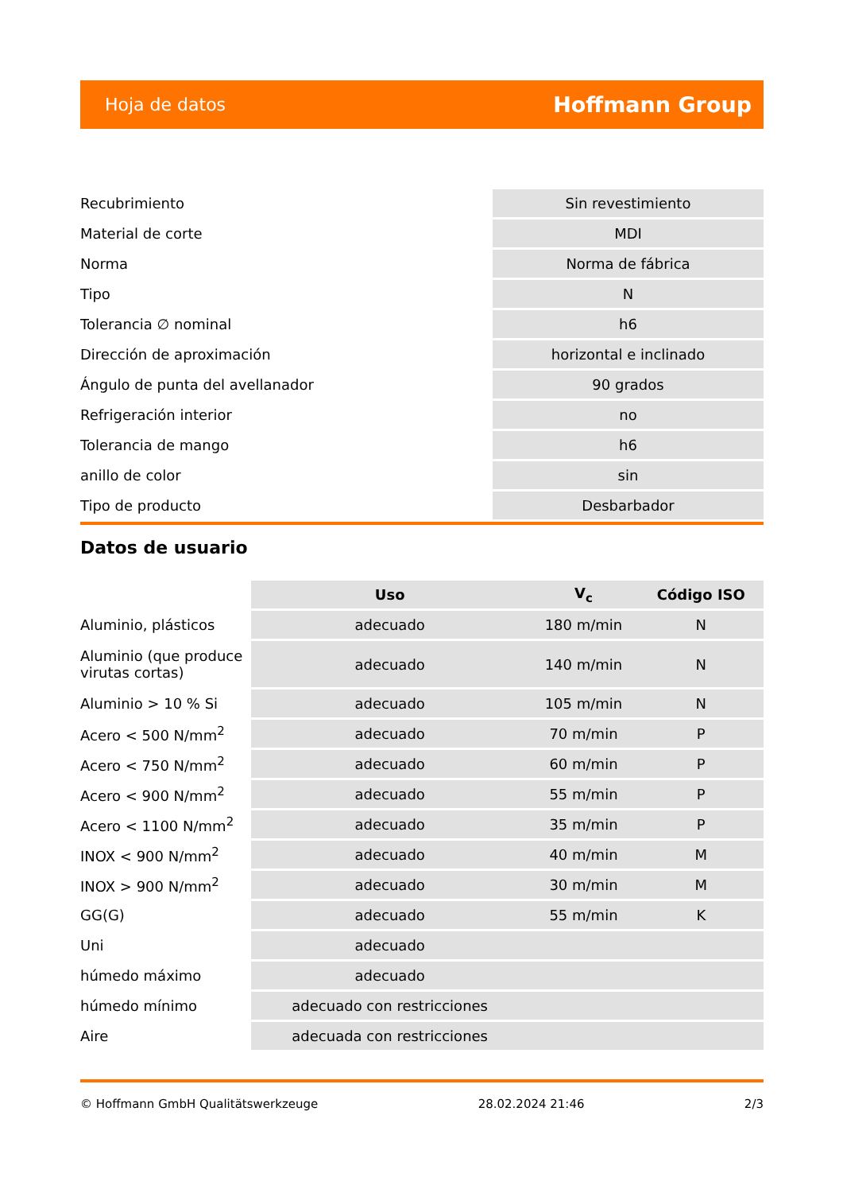Hoja de datos Hoffmann Group
| Recubrimiento | Sin revestimiento |
| Material de corte | MDI |
| Norma | Norma de fábrica |
| Tipo | N |
| Tolerancia ∅ nominal | h6 |
| Dirección de aproximación | horizontal e inclinado |
| Ángulo de punta del avellanador | 90 grados |
| Refrigeración interior | no |
| Tolerancia de mango | h6 |
| anillo de color | sin |
| Tipo de producto | Desbarbador |
Datos de usuario
| | Uso | V<sub>c</sub> | Código ISO |
| Aluminio, plásticos | adecuado | 180 m/min | N |
| Aluminio (que produce virutas cortas) | adecuado | 140 m/min | N |
| Aluminio > 10 % Si | adecuado | 105 m/min | N |
| Acero < 500 N/mm<sup>2</sup> | adecuado | 70 m/min | P |
| Acero < 750 N/mm<sup>2</sup> | adecuado | 60 m/min | P |
| Acero < 900 N/mm<sup>2</sup> | adecuado | 55 m/min | P |
| Acero < 1100 N/mm<sup>2</sup> | adecuado | 35 m/min | P |
| INOX < 900 N/mm<sup>2</sup> | adecuado | 40 m/min | M |
| INOX > 900 N/mm<sup>2</sup> | adecuado | 30 m/min | M |
| GG(G) | adecuado | 55 m/min | K |
| Uni | adecuado | | |
| húmedo máximo | adecuado | | |
| húmedo mínimo | adecuado con restricciones | | |
| Aire | adecuada con restricciones | | |
© Hoffmann GmbH Qualitätswerkzeuge 28.02.2024 21:46 2/3